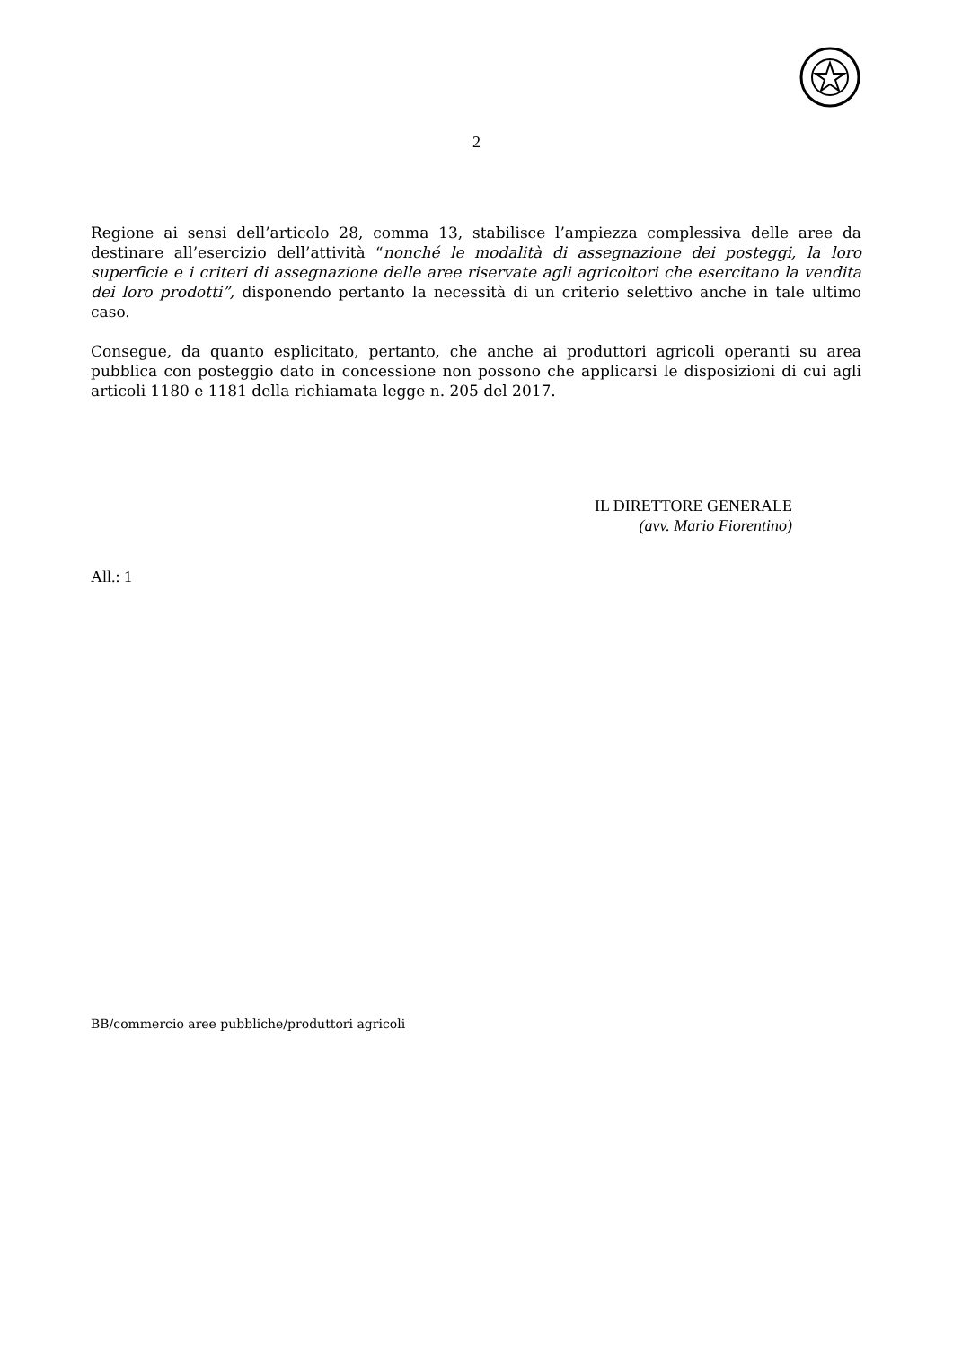2
Regione ai sensi dell’articolo 28, comma 13, stabilisce l’ampiezza complessiva delle aree da destinare all’esercizio dell’attività “nonché le modalità di assegnazione dei posteggi, la loro superficie e i criteri di assegnazione delle aree riservate agli agricoltori che esercitano la vendita dei loro prodotti”, disponendo pertanto la necessità di un criterio selettivo anche in tale ultimo caso.
Consegue, da quanto esplicitato, pertanto, che anche ai produttori agricoli operanti su area pubblica con posteggio dato in concessione non possono che applicarsi le disposizioni di cui agli articoli 1180 e 1181 della richiamata legge n. 205 del 2017.
IL DIRETTORE GENERALE
(avv. Mario Fiorentino)
All.: 1
BB/commercio aree pubbliche/produttori agricoli